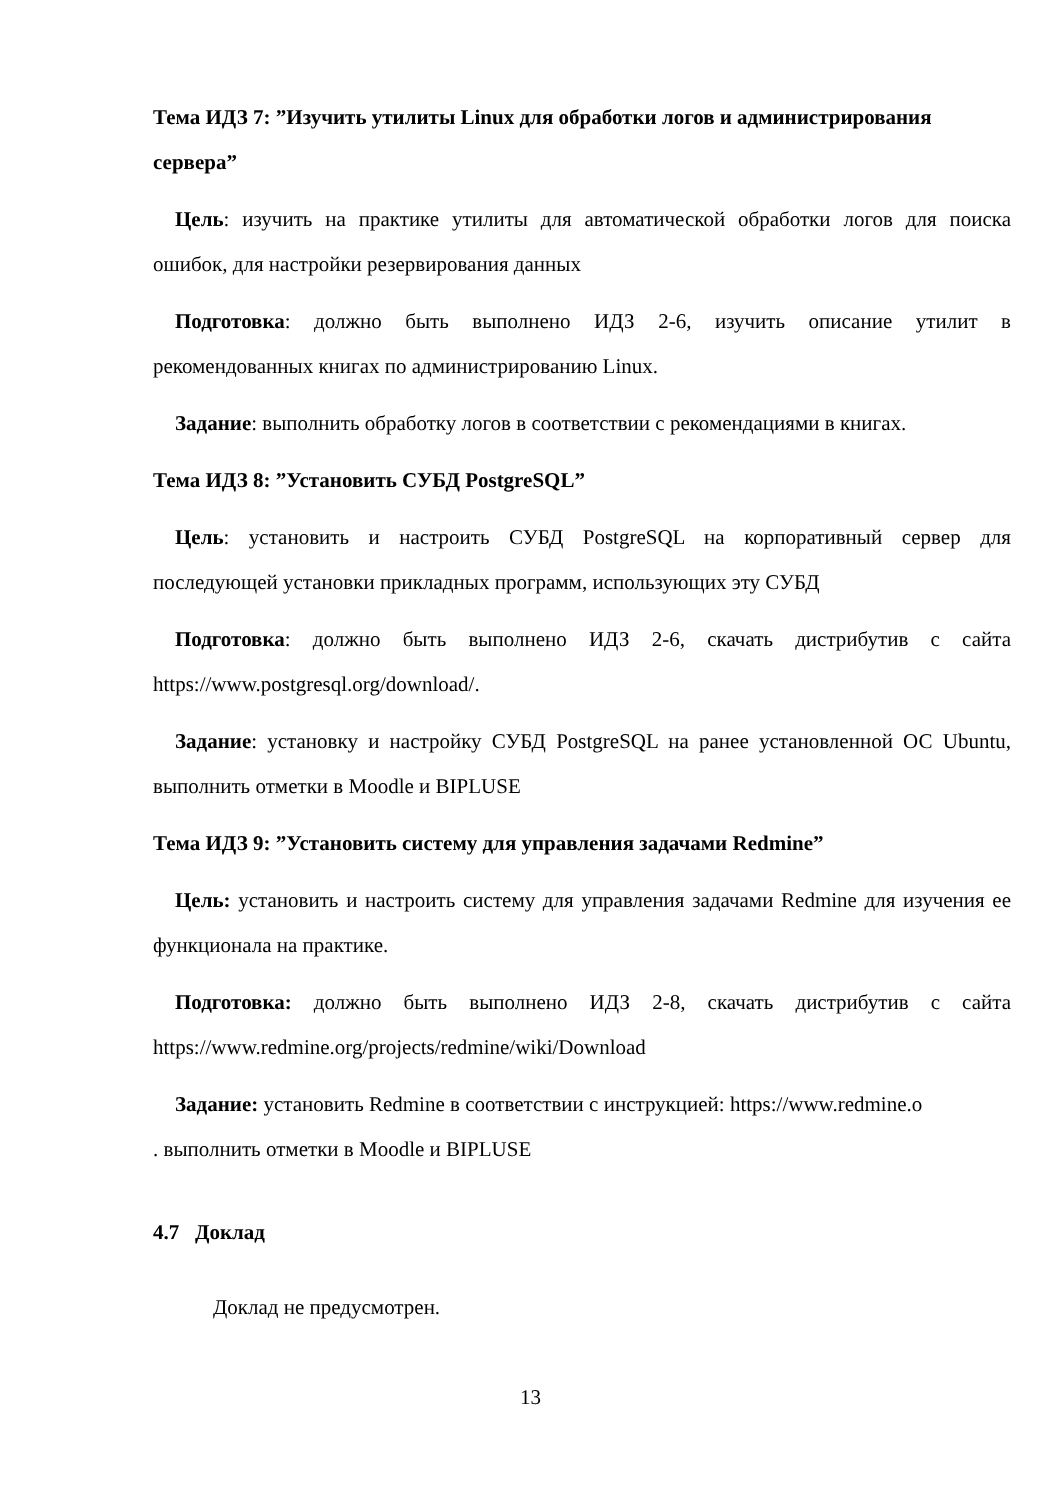Тема ИДЗ 7: ”Изучить утилиты Linux для обработки логов и администрирования сервера”
Цель: изучить на практике утилиты для автоматической обработки логов для поиска ошибок, для настройки резервирования данных
Подготовка: должно быть выполнено ИДЗ 2-6, изучить описание утилит в рекомендованных книгах по администрированию Linux.
Задание: выполнить обработку логов в соответствии с рекомендациями в книгах.
Тема ИДЗ 8: ”Установить СУБД PostgreSQL”
Цель: установить и настроить СУБД PostgreSQL на корпоративный сервер для последующей установки прикладных программ, использующих эту СУБД
Подготовка: должно быть выполнено ИДЗ 2-6, скачать дистрибутив с сайта https://www.postgresql.org/download/.
Задание: установку и настройку СУБД PostgreSQL на ранее установленной ОС Ubuntu, выполнить отметки в Moodle и BIPLUSE
Тема ИДЗ 9: ”Установить систему для управления задачами Redmine”
Цель: установить и настроить систему для управления задачами Redmine для изучения ее функционала на практике.
Подготовка: должно быть выполнено ИДЗ 2-8, скачать дистрибутив с сайта https://www.redmine.org/projects/redmine/wiki/Download
Задание: установить Redmine в соответствии с инструкцией: https://www.redmine.o
. выполнить отметки в Moodle и BIPLUSE
4.7 Доклад
Доклад не предусмотрен.
13